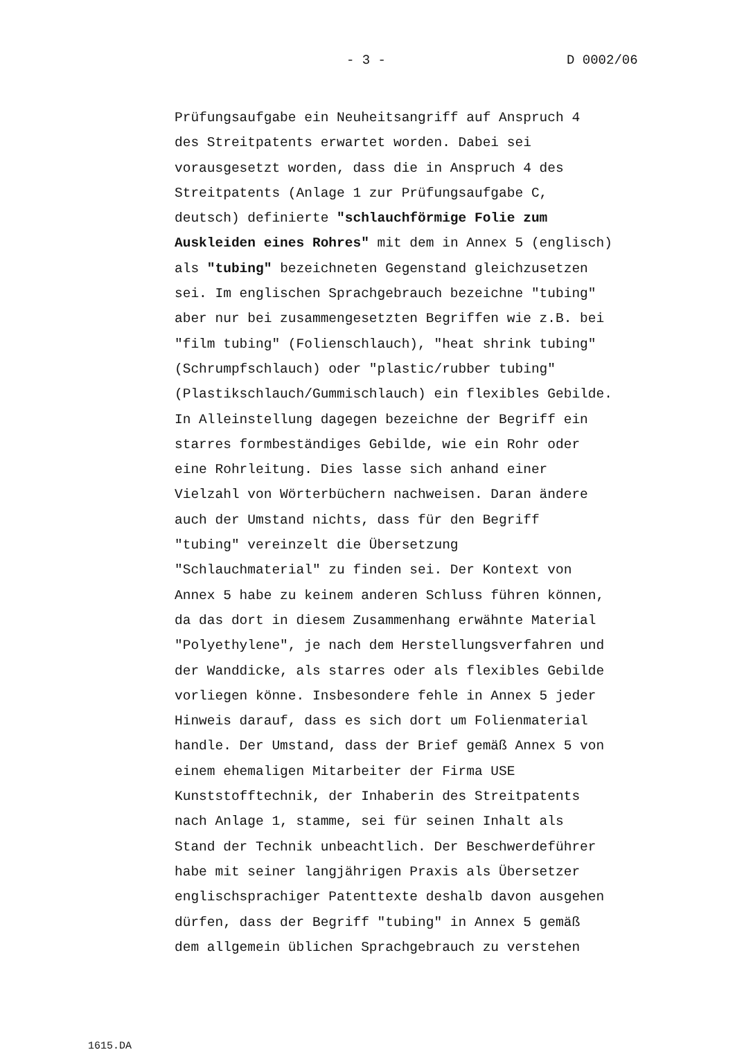- 3 - D 0002/06
Prüfungsaufgabe ein Neuheitsangriff auf Anspruch 4
des Streitpatents erwartet worden. Dabei sei
vorausgesetzt worden, dass die in Anspruch 4 des
Streitpatents (Anlage 1 zur Prüfungsaufgabe C,
deutsch) definierte "schlauchförmige Folie zum
Auskleiden eines Rohres" mit dem in Annex 5 (englisch)
als "tubing" bezeichneten Gegenstand gleichzusetzen
sei. Im englischen Sprachgebrauch bezeichne "tubing"
aber nur bei zusammengesetzten Begriffen wie z.B. bei
"film tubing" (Folienschlauch), "heat shrink tubing"
(Schrumpfschlauch) oder "plastic/rubber tubing"
(Plastikschlauch/Gummischlauch) ein flexibles Gebilde.
In Alleinstellung dagegen bezeichne der Begriff ein
starres formbeständiges Gebilde, wie ein Rohr oder
eine Rohrleitung. Dies lasse sich anhand einer
Vielzahl von Wörterbüchern nachweisen. Daran ändere
auch der Umstand nichts, dass für den Begriff
"tubing" vereinzelt die Übersetzung
"Schlauchmaterial" zu finden sei. Der Kontext von
Annex 5 habe zu keinem anderen Schluss führen können,
da das dort in diesem Zusammenhang erwähnte Material
"Polyethylene", je nach dem Herstellungsverfahren und
der Wanddicke, als starres oder als flexibles Gebilde
vorliegen könne. Insbesondere fehle in Annex 5 jeder
Hinweis darauf, dass es sich dort um Folienmaterial
handle. Der Umstand, dass der Brief gemäß Annex 5 von
einem ehemaligen Mitarbeiter der Firma USE
Kunststofftechnik, der Inhaberin des Streitpatents
nach Anlage 1, stamme, sei für seinen Inhalt als
Stand der Technik unbeachtlich. Der Beschwerdeführer
habe mit seiner langjährigen Praxis als Übersetzer
englischsprachiger Patenttexte deshalb davon ausgehen
dürfen, dass der Begriff "tubing" in Annex 5 gemäß
dem allgemein üblichen Sprachgebrauch zu verstehen
1615.DA